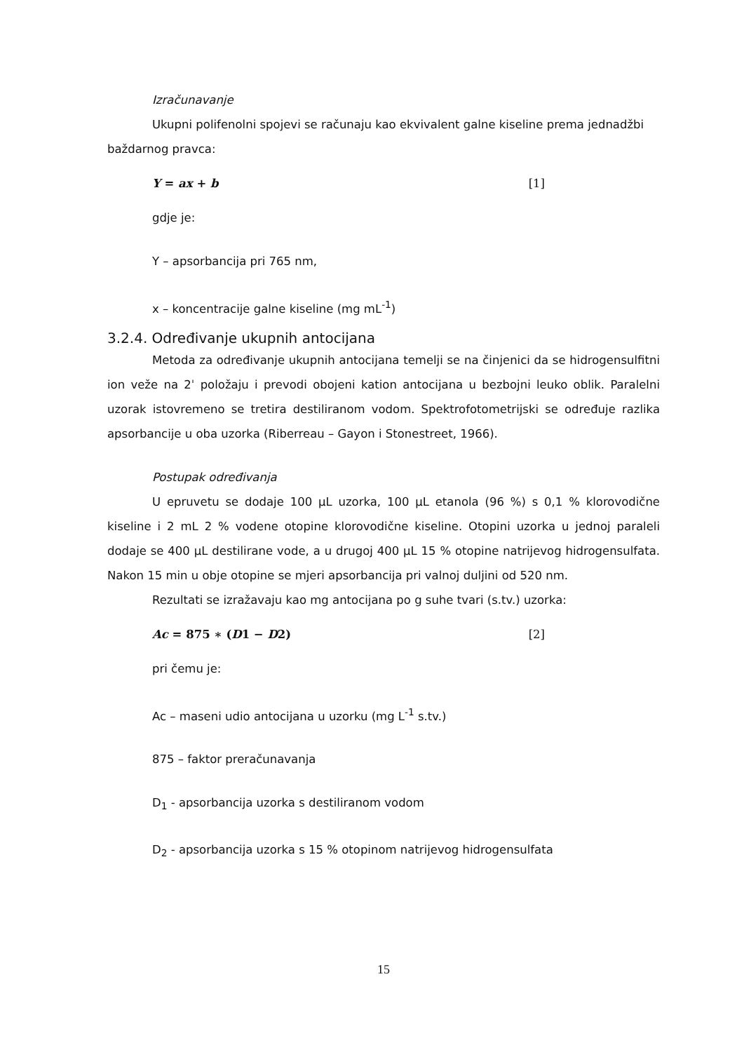Izračunavanje
Ukupni polifenolni spojevi se računaju kao ekvivalent galne kiseline prema jednadžbi baždarnog pravca:
Y = ax + b [1]
gdje je:
Y – apsorbancija pri 765 nm,
x – koncentracije galne kiseline (mg mL<sup>-1</sup>)
3.2.4. Određivanje ukupnih antocijana
Metoda za određivanje ukupnih antocijana temelji se na činjenici da se hidrogensulfitni ion veže na 2ˈ položaju i prevodi obojeni kation antocijana u bezbojni leuko oblik. Paralelni uzorak istovremeno se tretira destiliranom vodom. Spektrofotometrijski se određuje razlika apsorbancije u oba uzorka (Riberreau – Gayon i Stonestreet, 1966).
Postupak određivanja
U epruvetu se dodaje 100 µL uzorka, 100 µL etanola (96 %) s 0,1 % klorovodične kiseline i 2 mL 2 % vodene otopine klorovodične kiseline. Otopini uzorka u jednoj paraleli dodaje se 400 µL destilirane vode, a u drugoj 400 µL 15 % otopine natrijevog hidrogensulfata. Nakon 15 min u obje otopine se mjeri apsorbancija pri valnoj duljini od 520 nm.
Rezultati se izražavaju kao mg antocijana po g suhe tvari (s.tv.) uzorka:
Ac = 875 ∗ (D1 − D2) [2]
pri čemu je:
Ac – maseni udio antocijana u uzorku (mg L<sup>-1</sup> s.tv.)
875 – faktor preračunavanja
D<sub>1</sub> - apsorbancija uzorka s destiliranom vodom
D<sub>2</sub> - apsorbancija uzorka s 15 % otopinom natrijevog hidrogensulfata
15